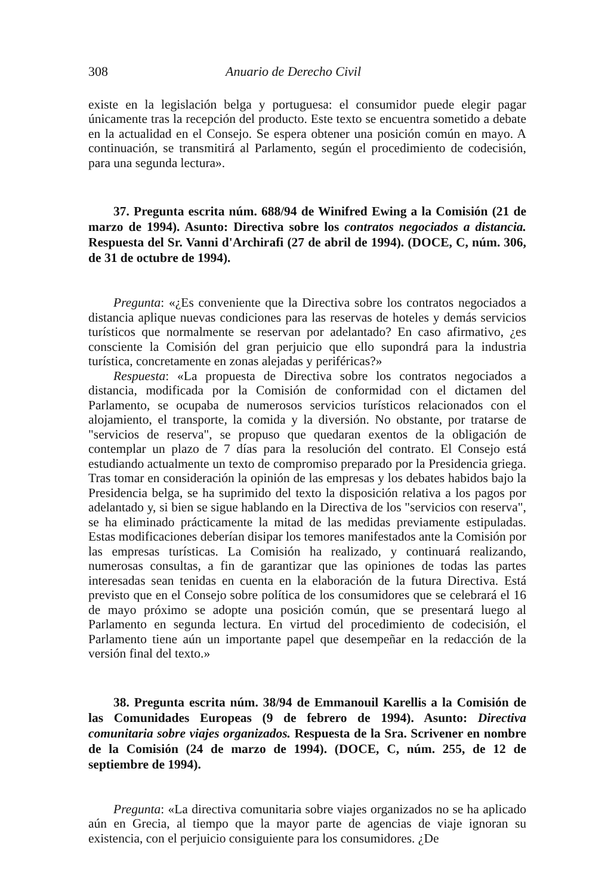308 Anuario de Derecho Civil
existe en la legislación belga y portuguesa: el consumidor puede elegir pagar únicamente tras la recepción del producto. Este texto se encuentra sometido a debate en la actualidad en el Consejo. Se espera obtener una posición común en mayo. A continuación, se transmitirá al Parlamento, según el procedimiento de codecisión, para una segunda lectura».
37. Pregunta escrita núm. 688/94 de Winifred Ewing a la Comisión (21 de marzo de 1994). Asunto: Directiva sobre los contratos negociados a distancia. Respuesta del Sr. Vanni d'Archirafi (27 de abril de 1994). (DOCE, C, núm. 306, de 31 de octubre de 1994).
Pregunta: «¿Es conveniente que la Directiva sobre los contratos negociados a distancia aplique nuevas condiciones para las reservas de hoteles y demás servicios turísticos que normalmente se reservan por adelantado? En caso afirmativo, ¿es consciente la Comisión del gran perjuicio que ello supondrá para la industria turística, concretamente en zonas alejadas y periféricas?»
Respuesta: «La propuesta de Directiva sobre los contratos negociados a distancia, modificada por la Comisión de conformidad con el dictamen del Parlamento, se ocupaba de numerosos servicios turísticos relacionados con el alojamiento, el transporte, la comida y la diversión. No obstante, por tratarse de "servicios de reserva", se propuso que quedaran exentos de la obligación de contemplar un plazo de 7 días para la resolución del contrato. El Consejo está estudiando actualmente un texto de compromiso preparado por la Presidencia griega. Tras tomar en consideración la opinión de las empresas y los debates habidos bajo la Presidencia belga, se ha suprimido del texto la disposición relativa a los pagos por adelantado y, si bien se sigue hablando en la Directiva de los "servicios con reserva", se ha eliminado prácticamente la mitad de las medidas previamente estipuladas. Estas modificaciones deberían disipar los temores manifestados ante la Comisión por las empresas turísticas. La Comisión ha realizado, y continuará realizando, numerosas consultas, a fin de garantizar que las opiniones de todas las partes interesadas sean tenidas en cuenta en la elaboración de la futura Directiva. Está previsto que en el Consejo sobre política de los consumidores que se celebrará el 16 de mayo próximo se adopte una posición común, que se presentará luego al Parlamento en segunda lectura. En virtud del procedimiento de codecisión, el Parlamento tiene aún un importante papel que desempeñar en la redacción de la versión final del texto.»
38. Pregunta escrita núm. 38/94 de Emmanouil Karellis a la Comisión de las Comunidades Europeas (9 de febrero de 1994). Asunto: Directiva comunitaria sobre viajes organizados. Respuesta de la Sra. Scrivener en nombre de la Comisión (24 de marzo de 1994). (DOCE, C, núm. 255, de 12 de septiembre de 1994).
Pregunta: «La directiva comunitaria sobre viajes organizados no se ha aplicado aún en Grecia, al tiempo que la mayor parte de agencias de viaje ignoran su existencia, con el perjuicio consiguiente para los consumidores. ¿De